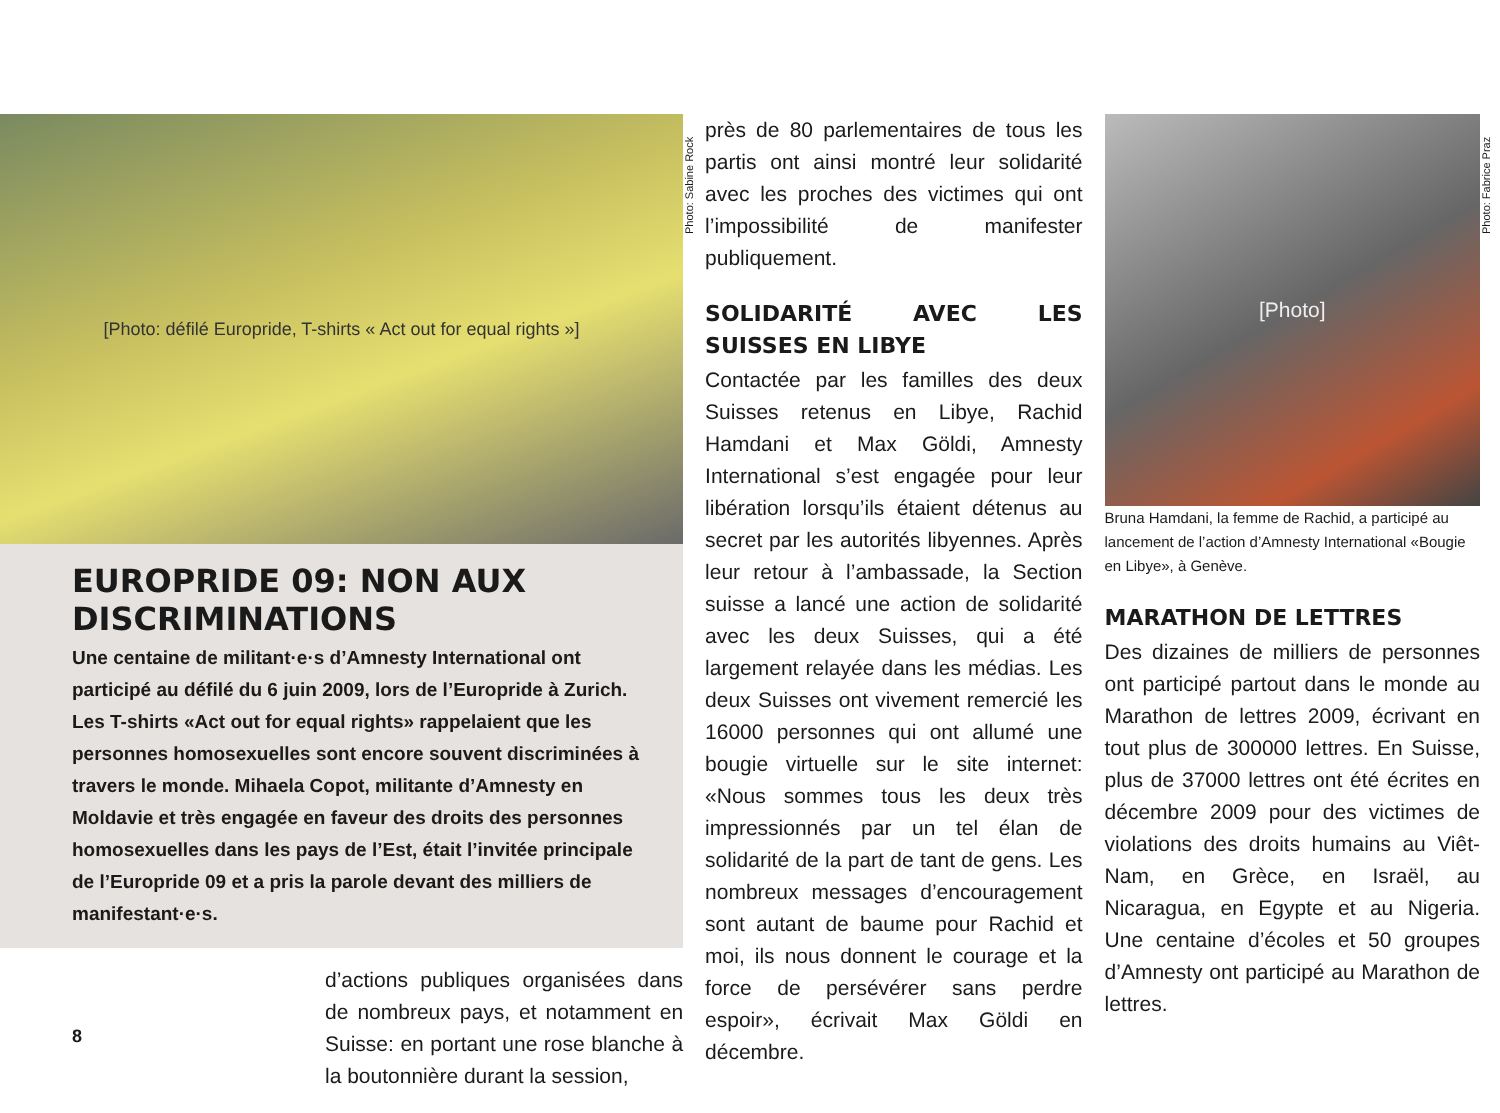[Photo: défilé Europride, T-shirts « Act out for equal rights »]
EUROPRIDE 09: NON AUX DISCRIMINATIONS
Une centaine de militant·e·s d’Amnesty International ont participé au défilé du 6 juin 2009, lors de l’Europride à Zurich. Les T-shirts «Act out for equal rights» rappelaient que les personnes homosexuelles sont encore souvent discriminées à travers le monde. Mihaela Copot, militante d’Amnesty en Moldavie et très engagée en faveur des droits des personnes homosexuelles dans les pays de l’Est, était l’invitée principale de l’Europride 09 et a pris la parole devant des milliers de manifestant·e·s.
d’actions publiques organisées dans de nombreux pays, et notamment en Suisse: en portant une rose blanche à la boutonnière durant la session,
Photo: Sabine Rock
près de 80 parlementaires de tous les partis ont ainsi montré leur solidarité avec les proches des victimes qui ont l’impossibilité de manifester publiquement.
SOLIDARITÉ AVEC LES SUISSES EN LIBYE
Contactée par les familles des deux Suisses retenus en Libye, Rachid Hamdani et Max Göldi, Amnesty International s’est engagée pour leur libération lorsqu’ils étaient détenus au secret par les autorités libyennes. Après leur retour à l’ambassade, la Section suisse a lancé une action de solidarité avec les deux Suisses, qui a été largement relayée dans les médias. Les deux Suisses ont vivement remercié les 16000 personnes qui ont allumé une bougie virtuelle sur le site internet: «Nous sommes tous les deux très impressionnés par un tel élan de solidarité de la part de tant de gens. Les nombreux messages d’encouragement sont autant de baume pour Rachid et moi, ils nous donnent le courage et la force de persévérer sans perdre espoir», écrivait Max Göldi en décembre.
[Photo]
Bruna Hamdani, la femme de Rachid, a participé au lancement de l’action d’Amnesty International «Bougie en Libye», à Genève.
MARATHON DE LETTRES
Des dizaines de milliers de personnes ont participé partout dans le monde au Marathon de lettres 2009, écrivant en tout plus de 300000 lettres. En Suisse, plus de 37000 lettres ont été écrites en décembre 2009 pour des victimes de violations des droits humains au Viêt-Nam, en Grèce, en Israël, au Nicaragua, en Egypte et au Nigeria. Une centaine d’écoles et 50 groupes d’Amnesty ont participé au Marathon de lettres.
Photo: Fabrice Praz
8